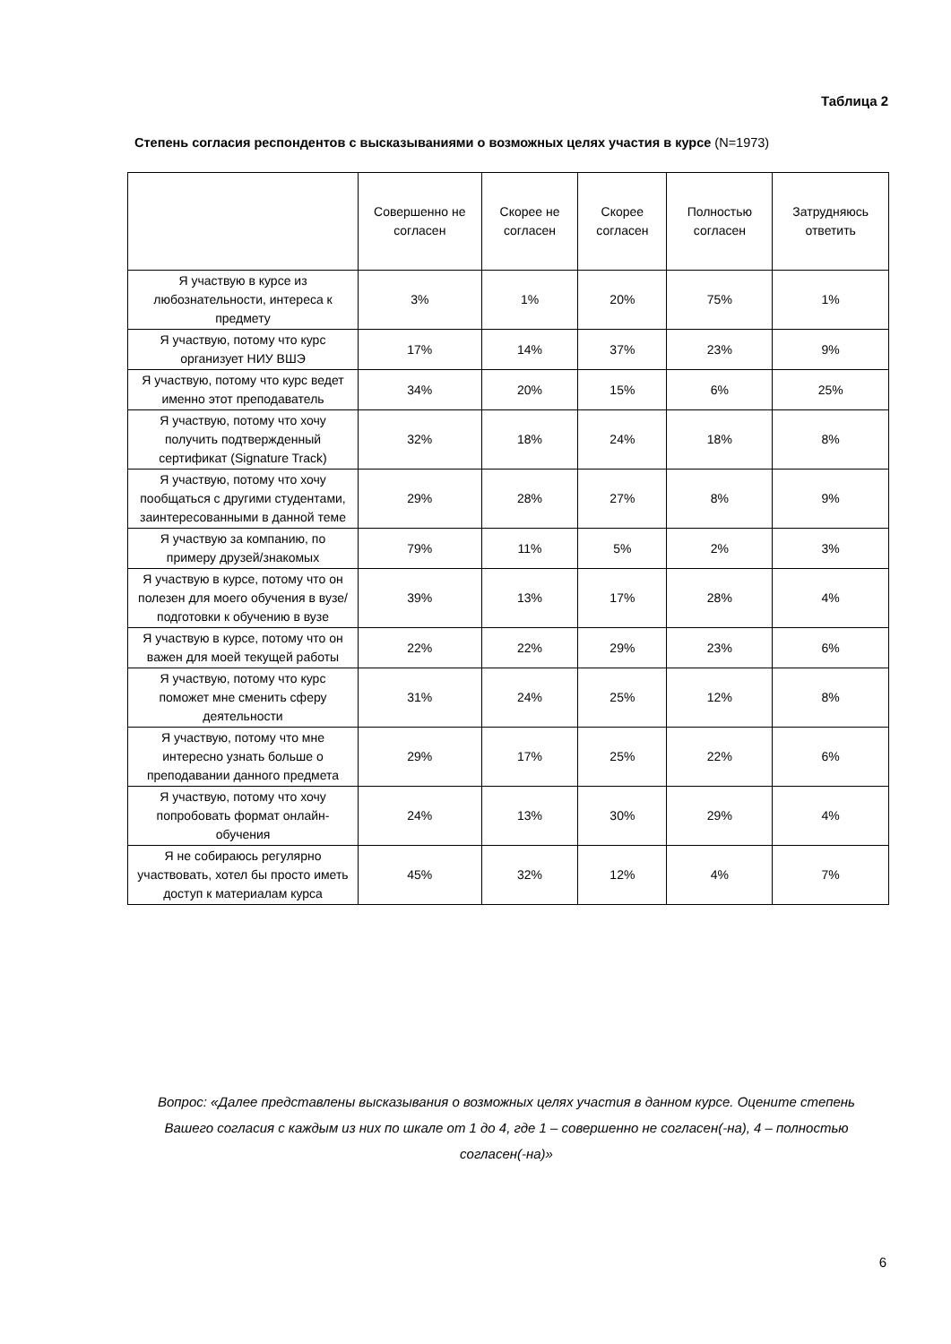Таблица 2
Степень согласия респондентов с высказываниями о возможных целях участия в курсе (N=1973)
| | Совершенно не согласен | Скорее не согласен | Скорее согласен | Полностью согласен | Затрудняюсь ответить |
| --- | --- | --- | --- | --- | --- |
| Я участвую в курсе из любознательности, интереса к предмету | 3% | 1% | 20% | 75% | 1% |
| Я участвую, потому что курс организует НИУ ВШЭ | 17% | 14% | 37% | 23% | 9% |
| Я участвую, потому что курс ведет именно этот преподаватель | 34% | 20% | 15% | 6% | 25% |
| Я участвую, потому что хочу получить подтвержденный сертификат (Signature Track) | 32% | 18% | 24% | 18% | 8% |
| Я участвую, потому что хочу пообщаться с другими студентами, заинтересованными в данной теме | 29% | 28% | 27% | 8% | 9% |
| Я участвую за компанию, по примеру друзей/знакомых | 79% | 11% | 5% | 2% | 3% |
| Я участвую в курсе, потому что он полезен для моего обучения в вузе/подготовки к обучению в вузе | 39% | 13% | 17% | 28% | 4% |
| Я участвую в курсе, потому что он важен для моей текущей работы | 22% | 22% | 29% | 23% | 6% |
| Я участвую, потому что курс поможет мне сменить сферу деятельности | 31% | 24% | 25% | 12% | 8% |
| Я участвую, потому что мне интересно узнать больше о преподавании данного предмета | 29% | 17% | 25% | 22% | 6% |
| Я участвую, потому что хочу попробовать формат онлайн-обучения | 24% | 13% | 30% | 29% | 4% |
| Я не собираюсь регулярно участвовать, хотел бы просто иметь доступ к материалам курса | 45% | 32% | 12% | 4% | 7% |
Вопрос: «Далее представлены высказывания о возможных целях участия в данном курсе. Оцените степень Вашего согласия с каждым из них по шкале от 1 до 4, где 1 – совершенно не согласен(-на), 4 – полностью согласен(-на)»
6